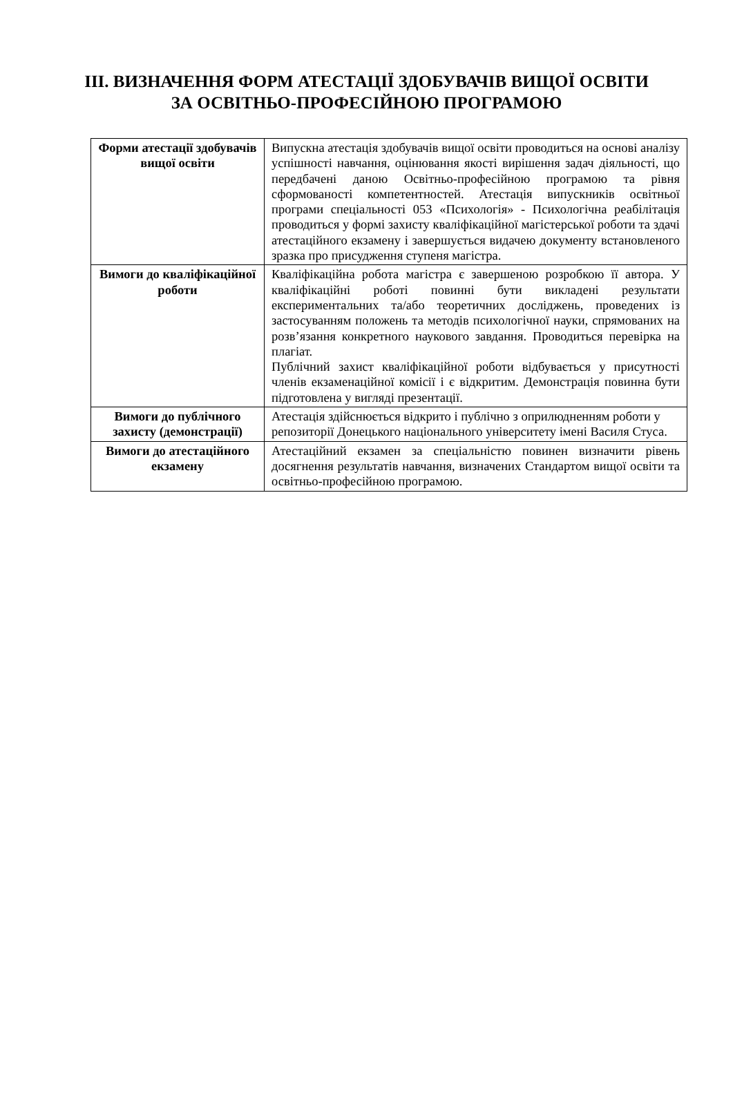ІІІ. ВИЗНАЧЕННЯ ФОРМ АТЕСТАЦІЇ ЗДОБУВАЧІВ ВИЩОЇ ОСВІТИ
ЗА ОСВІТНЬО-ПРОФЕСІЙНОЮ ПРОГРАМОЮ
| Форми атестації здобувачів вищої освіти | Випускна атестація здобувачів вищої освіти проводиться на основі аналізу успішності навчання, оцінювання якості вирішення задач діяльності, що передбачені даною Освітньо-професійною програмою та рівня сформованості компетентностей. Атестація випускників освітньої програми спеціальності 053 «Психологія» - Психологічна реабілітація проводиться у формі захисту кваліфікаційної магістерської роботи та здачі атестаційного екзамену і завершується видачею документу встановленого зразка про присудження ступеня магістра. |
| Вимоги до кваліфікаційної роботи | Кваліфікаційна робота магістра є завершеною розробкою її автора. У кваліфікаційні роботі повинні бути викладені результати експериментальних та/або теоретичних досліджень, проведених із застосуванням положень та методів психологічної науки, спрямованих на розв’язання конкретного наукового завдання. Проводиться перевірка на плагіат. Публічний захист кваліфікаційної роботи відбувається у присутності членів екзаменаційної комісії і є відкритим. Демонстрація повинна бути підготовлена у вигляді презентації. |
| Вимоги до публічного захисту (демонстрації) | Атестація здійснюється відкрито і публічно з оприлюдненням роботи у репозиторії Донецького національного університету імені Василя Стуса. |
| Вимоги до атестаційного екзамену | Атестаційний екзамен за спеціальністю повинен визначити рівень досягнення результатів навчання, визначених Стандартом вищої освіти та освітньо-професійною програмою. |